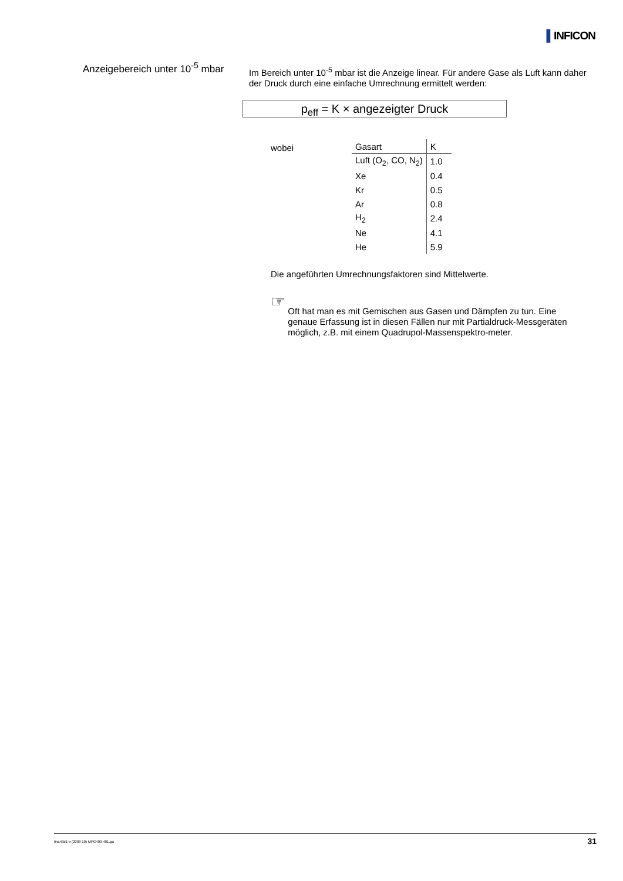▌INFICON
Anzeigebereich unter 10<sup>-5</sup> mbar
Im Bereich unter 10<sup>-5</sup> mbar ist die Anzeige linear. Für andere Gase als Luft kann daher der Druck durch eine einfache Umrechnung ermittelt werden:
p<sub>eff</sub> = K × angezeigter Druck
wobei
| Gasart | K |
| --- | --- |
| Luft (O<sub>2</sub>, CO, N<sub>2</sub>) | 1.0 |
| Xe | 0.4 |
| Kr | 0.5 |
| Ar | 0.8 |
| H<sub>2</sub> | 2.4 |
| Ne | 4.1 |
| He | 5.9 |
Die angeführten Umrechnungsfaktoren sind Mittelwerte.
☞
Oft hat man es mit Gemischen aus Gasen und Dämpfen zu tun. Eine genaue Erfassung ist in diesen Fällen nur mit Partialdruck-Messgeräten möglich, z.B. mit einem Quadrupol-Massenspektro-meter.
tina48d1-b (2008-10) MPG400-401.ga
31